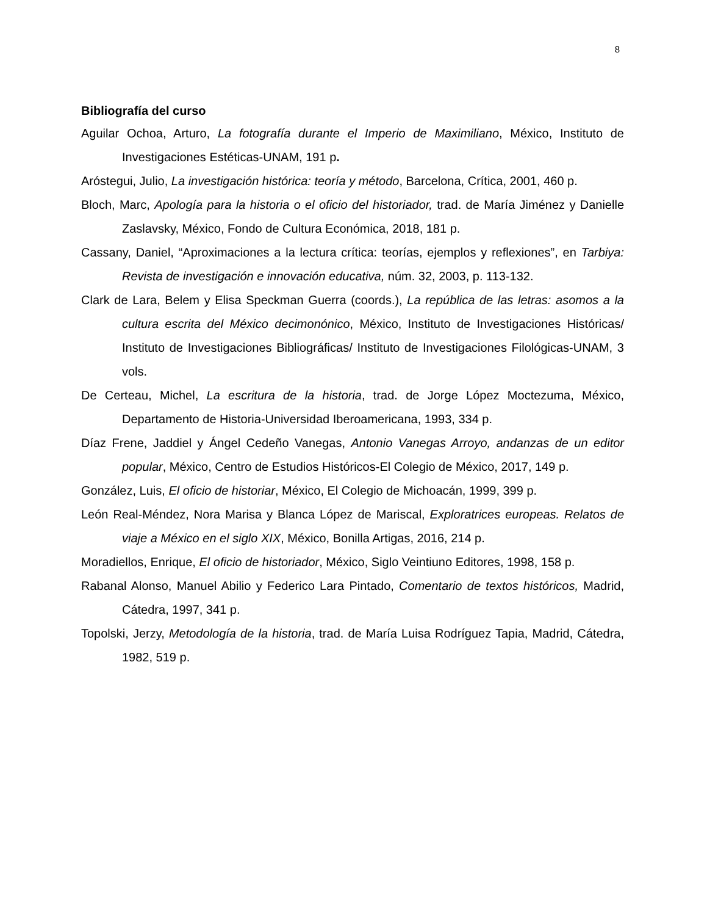8
Bibliografía del curso
Aguilar Ochoa, Arturo, La fotografía durante el Imperio de Maximiliano, México, Instituto de Investigaciones Estéticas-UNAM, 191 p.
Aróstegui, Julio, La investigación histórica: teoría y método, Barcelona, Crítica, 2001, 460 p.
Bloch, Marc, Apología para la historia o el oficio del historiador, trad. de María Jiménez y Danielle Zaslavsky, México, Fondo de Cultura Económica, 2018, 181 p.
Cassany, Daniel, “Aproximaciones a la lectura crítica: teorías, ejemplos y reflexiones”, en Tarbiya: Revista de investigación e innovación educativa, núm. 32, 2003, p. 113-132.
Clark de Lara, Belem y Elisa Speckman Guerra (coords.), La república de las letras: asomos a la cultura escrita del México decimonónico, México, Instituto de Investigaciones Históricas/ Instituto de Investigaciones Bibliográficas/ Instituto de Investigaciones Filológicas-UNAM, 3 vols.
De Certeau, Michel, La escritura de la historia, trad. de Jorge López Moctezuma, México, Departamento de Historia-Universidad Iberoamericana, 1993, 334 p.
Díaz Frene, Jaddiel y Ángel Cedeño Vanegas, Antonio Vanegas Arroyo, andanzas de un editor popular, México, Centro de Estudios Históricos-El Colegio de México, 2017, 149 p.
González, Luis, El oficio de historiar, México, El Colegio de Michoacán, 1999, 399 p.
León Real-Méndez, Nora Marisa y Blanca López de Mariscal, Exploratrices europeas. Relatos de viaje a México en el siglo XIX, México, Bonilla Artigas, 2016, 214 p.
Moradiellos, Enrique, El oficio de historiador, México, Siglo Veintiuno Editores, 1998, 158 p.
Rabanal Alonso, Manuel Abilio y Federico Lara Pintado, Comentario de textos históricos, Madrid, Cátedra, 1997, 341 p.
Topolski, Jerzy, Metodología de la historia, trad. de María Luisa Rodríguez Tapia, Madrid, Cátedra, 1982, 519 p.